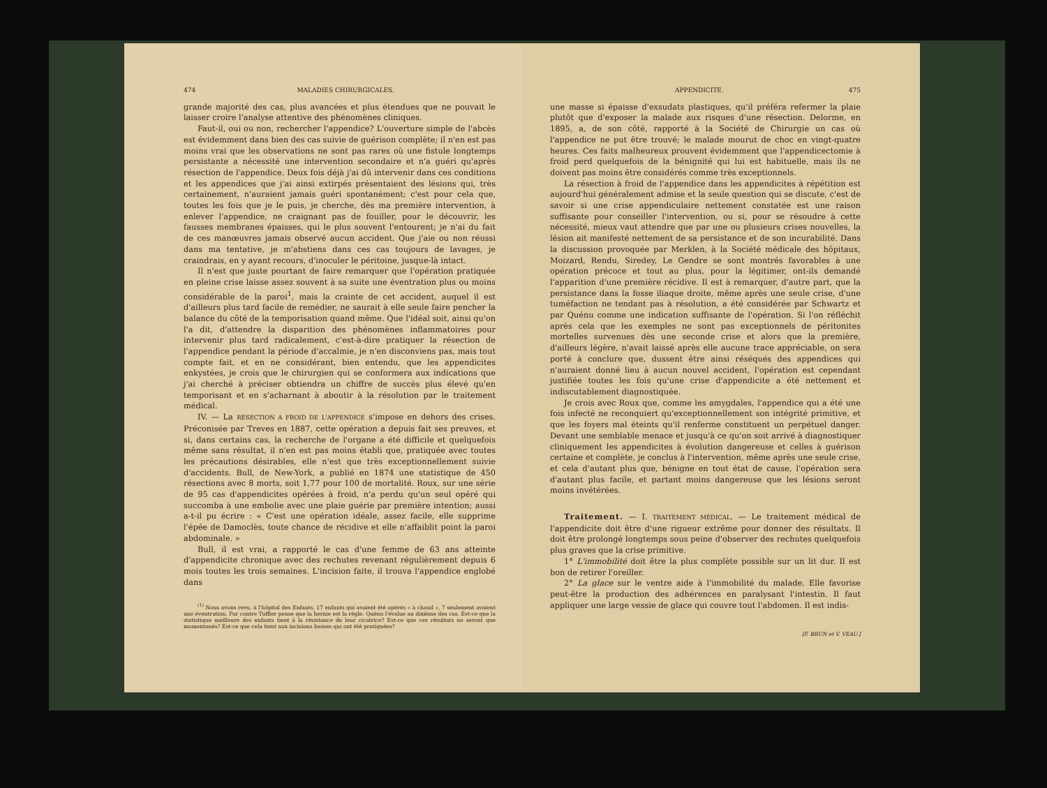474 MALADIES CHIRURGICALES.
grande majorité des cas, plus avancées et plus étendues que ne pouvait le laisser croire l'analyse attentive des phénomènes cliniques.
Faut-il, oui ou non, rechercher l'appendice? L'ouverture simple de l'abcès est évidemment dans bien des cas suivie de guérison complète; il n'en est pas moins vrai que les observations ne sont pas rares où une fistule longtemps persistante a nécessité une intervention secondaire et n'a guéri qu'après résection de l'appendice. Deux fois déjà j'ai dû intervenir dans ces conditions et les appendices que j'ai ainsi extirpés présentaient des lésions qui, très certainement, n'auraient jamais guéri spontanément; c'est pour cela que, toutes les fois que je le puis, je cherche, dès ma première intervention, à enlever l'appendice, ne craignant pas de fouiller, pour le découvrir, les fausses membranes épaisses, qui le plus souvent l'entourent; je n'ai du fait de ces manœuvres jamais observé aucun accident. Que j'aie ou non réussi dans ma tentative, je m'abstiens dans ces cas toujours de lavages, je craindrais, en y ayant recours, d'inoculer le péritoine, jusque-là intact.
Il n'est que juste pourtant de faire remarquer que l'opération pratiquée en pleine crise laisse assez souvent à sa suite une éventration plus ou moins considérable de la paroi<sup>1</sup>, mais la crainte de cet accident, auquel il est d'ailleurs plus tard facile de remédier, ne saurait à elle seule faire pencher la balance du côté de la temporisation quand même. Que l'idéal soit, ainsi qu'on l'a dit, d'attendre la disparition des phénomènes inflammatoires pour intervenir plus tard radicalement, c'est-à-dire pratiquer la résection de l'appendice pendant la période d'accalmie, je n'en disconviens pas, mais tout compte fait, et en ne considérant, bien entendu, que les appendicites enkystées, je crois que le chirurgien qui se conformera aux indications que j'ai cherché à préciser obtiendra un chiffre de succès plus élevé qu'en temporisant et en s'acharnant à aboutir à la résolution par le traitement médical.
IV. — La RÉSECTION A FROID DE L'APPENDICE s'impose en dehors des crises. Préconisée par Treves en 1887, cette opération a depuis fait ses preuves, et si, dans certains cas, la recherche de l'organe a été difficile et quelquefois même sans résultat, il n'en est pas moins établi que, pratiquée avec toutes les précautions désirables, elle n'est que très exceptionnellement suivie d'accidents. Bull, de New-York, a publié en 1874 une statistique de 450 résections avec 8 morts, soit 1,77 pour 100 de mortalité. Roux, sur une série de 95 cas d'appendicites opérées à froid, n'a perdu qu'un seul opéré qui succomba à une embolie avec une plaie guérie par première intention; aussi a-t-il pu écrire : « C'est une opération idéale, assez facile, elle supprime l'épée de Damoclès, toute chance de récidive et elle n'affaiblit point la paroi abdominale. »
Bull, il est vrai, a rapporté le cas d'une femme de 63 ans atteinte d'appendicite chronique avec des rechutes revenant régulièrement depuis 6 mois toutes les trois semaines. L'incision faite, il trouva l'appendice englobé dans
<sup>(1)</sup> Nous avons revu, à l'hôpital des Enfants, 17 enfants qui avaient été opérés « à chaud », 7 seulement avaient une éventration. Par contre Tuffier pense que la hernie est la règle. Quénu l'évalue au dixième des cas. Est-ce que la statistique meilleure des enfants tient à la résistance de leur cicatrice? Est-ce que ces résultats ne seront que momentanés? Est-ce que cela tient aux incisions basses qui ont été pratiquées?
APPENDICITE. 475
une masse si épaisse d'exsudats plastiques, qu'il préféra refermer la plaie plutôt que d'exposer la malade aux risques d'une résection. Delorme, en 1895, a, de son côté, rapporté à la Société de Chirurgie un cas où l'appendice ne put être trouvé; le malade mourut de choc en vingt-quatre heures. Ces faits malheureux prouvent évidemment que l'appendicectomie à froid perd quelquefois de la bénignité qui lui est habituelle, mais ils ne doivent pas moins être considérés comme très exceptionnels.
La résection à froid de l'appendice dans les appendicites à répétition est aujourd'hui généralement admise et la seule question qui se discute, c'est de savoir si une crise appendiculaire nettement constatée est une raison suffisante pour conseiller l'intervention, ou si, pour se résoudre à cette nécessité, mieux vaut attendre que par une ou plusieurs crises nouvelles, la lésion ait manifesté nettement de sa persistance et de son incurabilité. Dans la discussion provoquée par Merklen, à la Société médicale des hôpitaux, Moizard, Rendu, Siredey, Le Gendre se sont montrés favorables à une opération précoce et tout au plus, pour la légitimer, ont-ils demandé l'apparition d'une première récidive. Il est à remarquer, d'autre part, que la persistance dans la fosse iliaque droite, même après une seule crise, d'une tuméfaction ne tendant pas à résolution, a été considérée par Schwartz et par Quénu comme une indication suffisante de l'opération. Si l'on réfléchit après cela que les exemples ne sont pas exceptionnels de péritonites mortelles survenues dès une seconde crise et alors que la première, d'ailleurs légère, n'avait laissé après elle aucune trace appréciable, on sera porté à conclure que, dussent être ainsi réséqués des appendices qui n'auraient donné lieu à aucun nouvel accident, l'opération est cependant justifiée toutes les fois qu'une crise d'appendicite a été nettement et indiscutablement diagnostiquée.
Je crois avec Roux que, comme les amygdales, l'appendice qui a été une fois infecté ne reconquiert qu'exceptionnellement son intégrité primitive, et que les foyers mal éteints qu'il renferme constituent un perpétuel danger. Devant une semblable menace et jusqu'à ce qu'on soit arrivé à diagnostiquer cliniquement les appendicites à évolution dangereuse et celles à guérison certaine et complète, je conclus à l'intervention, même après une seule crise, et cela d'autant plus que, bénigne en tout état de cause, l'opération sera d'autant plus facile, et partant moins dangereuse que les lésions seront moins invétérées.
Traitement. — I. TRAITEMENT MÉDICAL. — Le traitement médical de l'appendicite doit être d'une rigueur extrême pour donner des résultats. Il doit être prolongé longtemps sous peine d'observer des rechutes quelquefois plus graves que la crise primitive.
1° L'immobilité doit être la plus complète possible sur un lit dur. Il est bon de retirer l'oreiller.
2° La glace sur le ventre aide à l'immobilité du malade. Elle favorise peut-être la production des adhérences en paralysant l'intestin. Il faut appliquer une large vessie de glace qui couvre tout l'abdomen. Il est indis-
[F. BRUN et V. VEAU.]